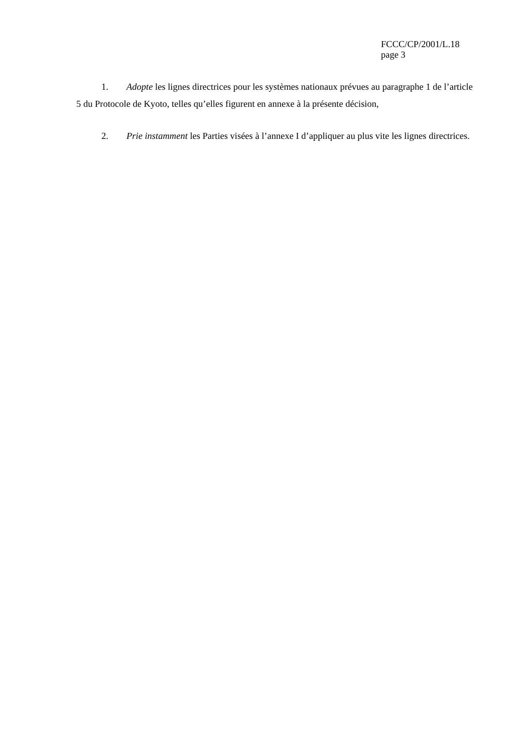FCCC/CP/2001/L.18
page 3
1. Adopte les lignes directrices pour les systèmes nationaux prévues au paragraphe 1 de l’article 5 du Protocole de Kyoto, telles qu’elles figurent en annexe à la présente décision,
2. Prie instamment les Parties visées à l’annexe I d’appliquer au plus vite les lignes directrices.